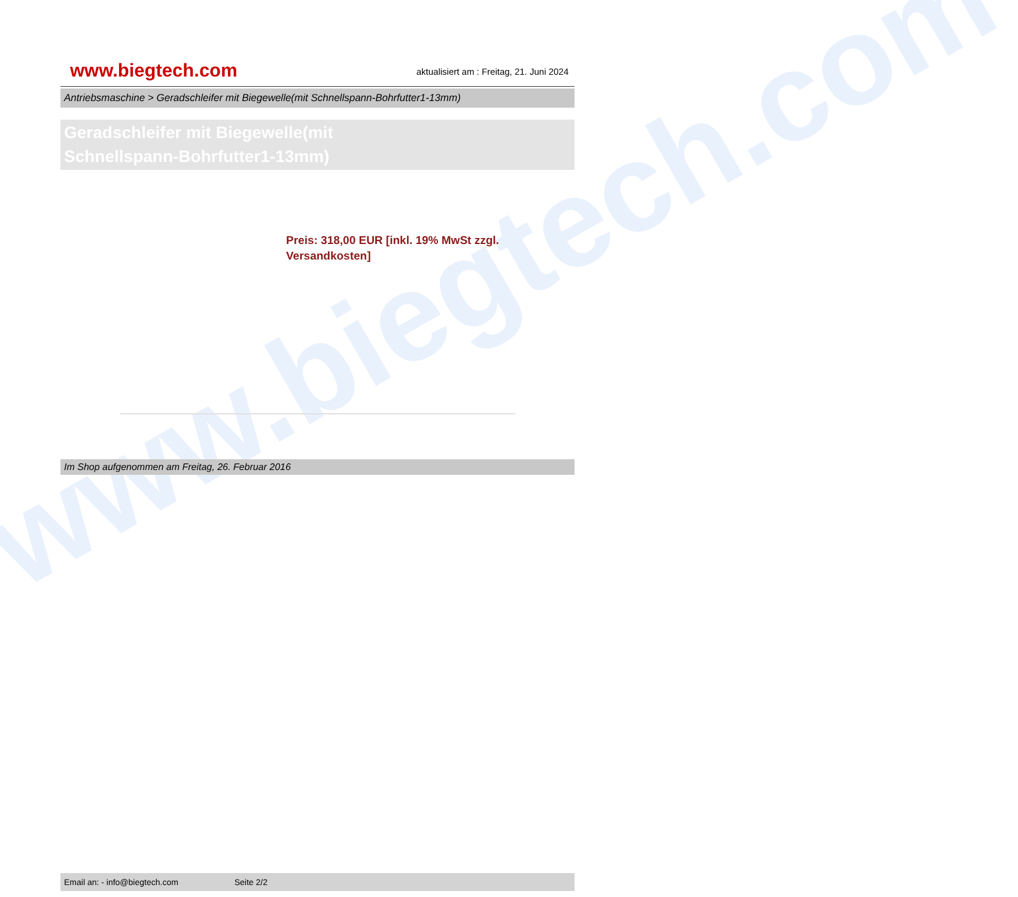www.biegtech.com
www.biegtech.com
aktualisiert am : Freitag, 21. Juni 2024
Antriebsmaschine > Geradschleifer mit Biegewelle(mit Schnellspann-Bohrfutter1-13mm)
Geradschleifer mit Biegewelle(mit
Schnellspann-Bohrfutter1-13mm)
Preis: 318,00 EUR [inkl. 19% MwSt zzgl. Versandkosten]
Im Shop aufgenommen am Freitag, 26. Februar 2016
Email an: - info@biegtech.com Seite 2/2